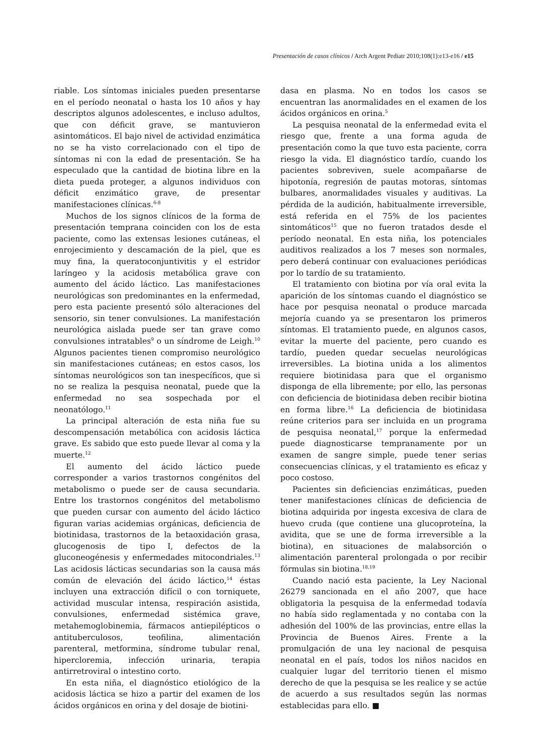Presentación de casos clínicos / Arch Argent Pediatr 2010;108(1):e13-e16 / e15
riable. Los síntomas iniciales pueden presentarse en el período neonatal o hasta los 10 años y hay descriptos algunos adolescentes, e incluso adultos, que con déficit grave, se mantuvieron asintomáticos. El bajo nivel de actividad enzimática no se ha visto correlacionado con el tipo de síntomas ni con la edad de presentación. Se ha especulado que la cantidad de biotina libre en la dieta pueda proteger, a algunos individuos con déficit enzimático grave, de presentar manifestaciones clínicas.<sup>6-8</sup>
Muchos de los signos clínicos de la forma de presentación temprana coinciden con los de esta paciente, como las extensas lesiones cutáneas, el enrojecimiento y descamación de la piel, que es muy fina, la queratoconjuntivitis y el estridor laríngeo y la acidosis metabólica grave con aumento del ácido láctico. Las manifestaciones neurológicas son predominantes en la enfermedad, pero esta paciente presentó sólo alteraciones del sensorio, sin tener convulsiones. La manifestación neurológica aislada puede ser tan grave como convulsiones intratables<sup>9</sup> o un síndrome de Leigh.<sup>10</sup> Algunos pacientes tienen compromiso neurológico sin manifestaciones cutáneas; en estos casos, los síntomas neurológicos son tan inespecíficos, que si no se realiza la pesquisa neonatal, puede que la enfermedad no sea sospechada por el neonatólogo.<sup>11</sup>
La principal alteración de esta niña fue su descompensación metabólica con acidosis láctica grave. Es sabido que esto puede llevar al coma y la muerte.<sup>12</sup>
El aumento del ácido láctico puede corresponder a varios trastornos congénitos del metabolismo o puede ser de causa secundaria. Entre los trastornos congénitos del metabolismo que pueden cursar con aumento del ácido láctico figuran varias acidemias orgánicas, deficiencia de biotinidasa, trastornos de la betaoxidación grasa, glucogenosis de tipo I, defectos de la gluconeogénesis y enfermedades mitocondriales.<sup>13</sup> Las acidosis lácticas secundarias son la causa más común de elevación del ácido láctico,<sup>14</sup> éstas incluyen una extracción difícil o con torniquete, actividad muscular intensa, respiración asistida, convulsiones, enfermedad sistémica grave, metahemoglobinemia, fármacos antiepilépticos o antituberculosos, teofilina, alimentación parenteral, metformina, síndrome tubular renal, hipercloremia, infección urinaria, terapia antirretroviral o intestino corto.
En esta niña, el diagnóstico etiológico de la acidosis láctica se hizo a partir del examen de los ácidos orgánicos en orina y del dosaje de biotini-
dasa en plasma. No en todos los casos se encuentran las anormalidades en el examen de los ácidos orgánicos en orina.<sup>5</sup>
La pesquisa neonatal de la enfermedad evita el riesgo que, frente a una forma aguda de presentación como la que tuvo esta paciente, corra riesgo la vida. El diagnóstico tardío, cuando los pacientes sobreviven, suele acompañarse de hipotonía, regresión de pautas motoras, síntomas bulbares, anormalidades visuales y auditivas. La pérdida de la audición, habitualmente irreversible, está referida en el 75% de los pacientes sintomáticos<sup>15</sup> que no fueron tratados desde el período neonatal. En esta niña, los potenciales auditivos realizados a los 7 meses son normales, pero deberá continuar con evaluaciones periódicas por lo tardío de su tratamiento.
El tratamiento con biotina por vía oral evita la aparición de los síntomas cuando el diagnóstico se hace por pesquisa neonatal o produce marcada mejoría cuando ya se presentaron los primeros síntomas. El tratamiento puede, en algunos casos, evitar la muerte del paciente, pero cuando es tardío, pueden quedar secuelas neurológicas irreversibles. La biotina unida a los alimentos requiere biotinidasa para que el organismo disponga de ella libremente; por ello, las personas con deficiencia de biotinidasa deben recibir biotina en forma libre.<sup>16</sup> La deficiencia de biotinidasa reúne criterios para ser incluida en un programa de pesquisa neonatal,<sup>17</sup> porque la enfermedad puede diagnosticarse tempranamente por un examen de sangre simple, puede tener serias consecuencias clínicas, y el tratamiento es eficaz y poco costoso.
Pacientes sin deficiencias enzimáticas, pueden tener manifestaciones clínicas de deficiencia de biotina adquirida por ingesta excesiva de clara de huevo cruda (que contiene una glucoproteína, la avidita, que se une de forma irreversible a la biotina), en situaciones de malabsorción o alimentación parenteral prolongada o por recibir fórmulas sin biotina.<sup>18,19</sup>
Cuando nació esta paciente, la Ley Nacional 26279 sancionada en el año 2007, que hace obligatoria la pesquisa de la enfermedad todavía no había sido reglamentada y no contaba con la adhesión del 100% de las provincias, entre ellas la Provincia de Buenos Aires. Frente a la promulgación de una ley nacional de pesquisa neonatal en el país, todos los niños nacidos en cualquier lugar del territorio tienen el mismo derecho de que la pesquisa se les realice y se actúe de acuerdo a sus resultados según las normas establecidas para ello. ■